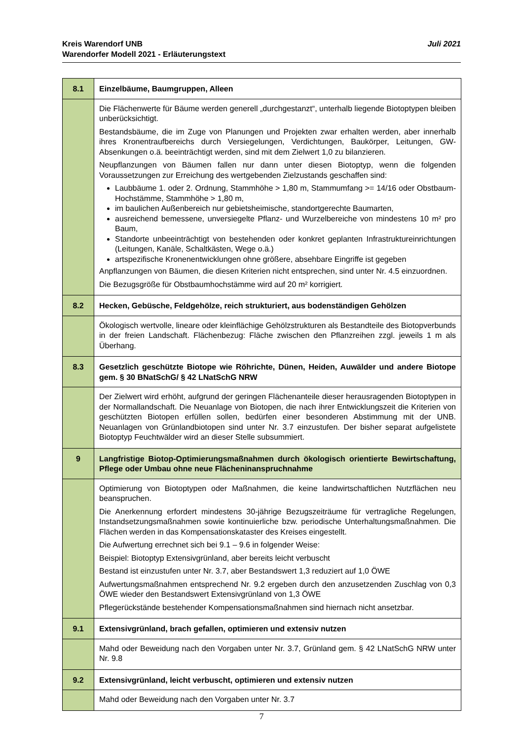Juli 2021 Kreis Warendorf UNB
Warendorfer Modell 2021 - Erläuterungstext
| 8.1 | Einzelbäume, Baumgruppen, Alleen |
| | Die Flächenwerte für Bäume werden generell „durchgestanzt“, unterhalb liegende Biotoptypen bleiben unberücksichtigt. Bestandsbäume, die im Zuge von Planungen und Projekten zwar erhalten werden, aber innerhalb ihres Kronentraufbereichs durch Versiegelungen, Verdichtungen, Baukörper, Leitungen, GW-Absenkungen o.ä. beeinträchtigt werden, sind mit dem Zielwert 1,0 zu bilanzieren. Neupflanzungen von Bäumen fallen nur dann unter diesen Biotoptyp, wenn die folgenden Voraussetzungen zur Erreichung des wertgebenden Zielzustands geschaffen sind: Laubbäume 1. oder 2. Ordnung, Stammhöhe > 1,80 m, Stammumfang >= 14/16 oder Obstbaum-Hochstämme, Stammhöhe > 1,80 m, im baulichen Außenbereich nur gebietsheimische, standortgerechte Baumarten, ausreichend bemessene, unversiegelte Pflanz- und Wurzelbereiche von mindestens 10 m² pro Baum, Standorte unbeeinträchtigt von bestehenden oder konkret geplanten Infrastruktureinrichtungen (Leitungen, Kanäle, Schaltkästen, Wege o.ä.) artspezifische Kronenentwicklungen ohne größere, absehbare Eingriffe ist gegeben Anpflanzungen von Bäumen, die diesen Kriterien nicht entsprechen, sind unter Nr. 4.5 einzuordnen. Die Bezugsgröße für Obstbaumhochstämme wird auf 20 m² korrigiert. |
| 8.2 | Hecken, Gebüsche, Feldgehölze, reich strukturiert, aus bodenständigen Gehölzen |
| | Ökologisch wertvolle, lineare oder kleinflächige Gehölzstrukturen als Bestandteile des Biotopverbunds in der freien Landschaft. Flächenbezug: Fläche zwischen den Pflanzreihen zzgl. jeweils 1 m als Überhang. |
| 8.3 | Gesetzlich geschützte Biotope wie Röhrichte, Dünen, Heiden, Auwälder und andere Biotope gem. § 30 BNatSchG/ § 42 LNatSchG NRW |
| | Der Zielwert wird erhöht, aufgrund der geringen Flächenanteile dieser herausragenden Biotoptypen in der Normallandschaft. Die Neuanlage von Biotopen, die nach ihrer Entwicklungszeit die Kriterien von geschützten Biotopen erfüllen sollen, bedürfen einer besonderen Abstimmung mit der UNB. Neuanlagen von Grünlandbiotopen sind unter Nr. 3.7 einzustufen. Der bisher separat aufgelistete Biotoptyp Feuchtwälder wird an dieser Stelle subsummiert. |
| 9 | Langfristige Biotop-Optimierungsmaßnahmen durch ökologisch orientierte Bewirtschaftung, Pflege oder Umbau ohne neue Flächeninanspruchnahme |
| | Optimierung von Biotoptypen oder Maßnahmen, die keine landwirtschaftlichen Nutzflächen neu beanspruchen. Die Anerkennung erfordert mindestens 30-jährige Bezugszeiträume für vertragliche Regelungen, Instandsetzungsmaßnahmen sowie kontinuierliche bzw. periodische Unterhaltungsmaßnahmen. Die Flächen werden in das Kompensationskataster des Kreises eingestellt. Die Aufwertung errechnet sich bei 9.1 – 9.6 in folgender Weise: Beispiel: Biotoptyp Extensivgrünland, aber bereits leicht verbuscht Bestand ist einzustufen unter Nr. 3.7, aber Bestandswert 1,3 reduziert auf 1,0 ÖWE Aufwertungsmaßnahmen entsprechend Nr. 9.2 ergeben durch den anzusetzenden Zuschlag von 0,3 ÖWE wieder den Bestandswert Extensivgrünland von 1,3 ÖWE Pflegerückstände bestehender Kompensationsmaßnahmen sind hiernach nicht ansetzbar. |
| 9.1 | Extensivgrünland, brach gefallen, optimieren und extensiv nutzen |
| | Mahd oder Beweidung nach den Vorgaben unter Nr. 3.7, Grünland gem. § 42 LNatSchG NRW unter Nr. 9.8 |
| 9.2 | Extensivgrünland, leicht verbuscht, optimieren und extensiv nutzen |
| | Mahd oder Beweidung nach den Vorgaben unter Nr. 3.7 |
7